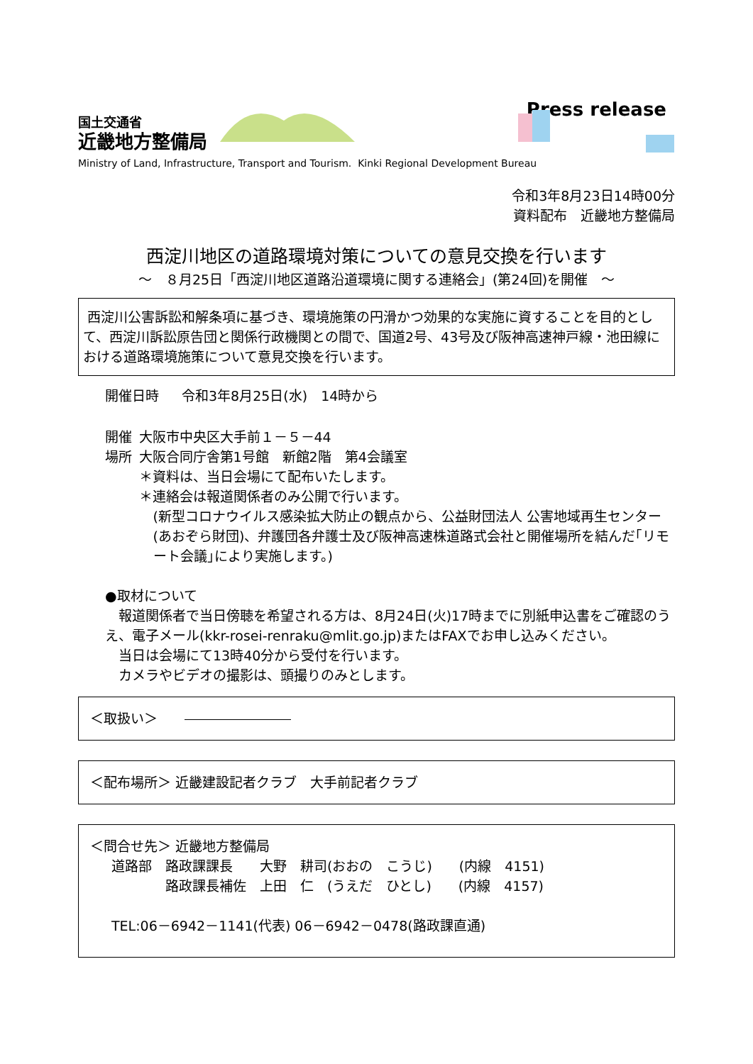国土交通省
近畿地方整備局
Press release
Ministry of Land, Infrastructure, Transport and Tourism. Kinki Regional Development Bureau
令和3年8月23日14時00分
資料配布　近畿地方整備局
西淀川地区の道路環境対策についての意見交換を行います
～　８月25日「西淀川地区道路沿道環境に関する連絡会」(第24回)を開催　～
西淀川公害訴訟和解条項に基づき、環境施策の円滑かつ効果的な実施に資することを目的として、西淀川訴訟原告団と関係行政機関との間で、国道2号、43号及び阪神高速神戸線・池田線における道路環境施策について意見交換を行います。
開催日時 令和3年8月25日(水)　14時から
開催場所 大阪市中央区大手前１－５－44
大阪合同庁舎第1号館　新館2階　第4会議室
＊資料は、当日会場にて配布いたします。
＊連絡会は報道関係者のみ公開で行います。
(新型コロナウイルス感染拡大防止の観点から、公益財団法人 公害地域再生センター(あおぞら財団)、弁護団各弁護士及び阪神高速株道路式会社と開催場所を結んだ｢リモート会議｣により実施します。)
●取材について
　報道関係者で当日傍聴を希望される方は、8月24日(火)17時までに別紙申込書をご確認のうえ、電子メール(kkr-rosei-renraku@mlit.go.jp)またはFAXでお申し込みください。
　当日は会場にて13時40分から受付を行います。
　カメラやビデオの撮影は、頭撮りのみとします。
＜取扱い＞　　
＜配布場所＞ 近畿建設記者クラブ　大手前記者クラブ
＜問合せ先＞ 近畿地方整備局
道路部　路政課課長　　大野　耕司(おおの　こうじ)　　(内線　4151)
　　　　路政課長補佐　上田　仁　(うえだ　ひとし)　　(内線　4157)
TEL:06－6942－1141(代表) 06－6942－0478(路政課直通)